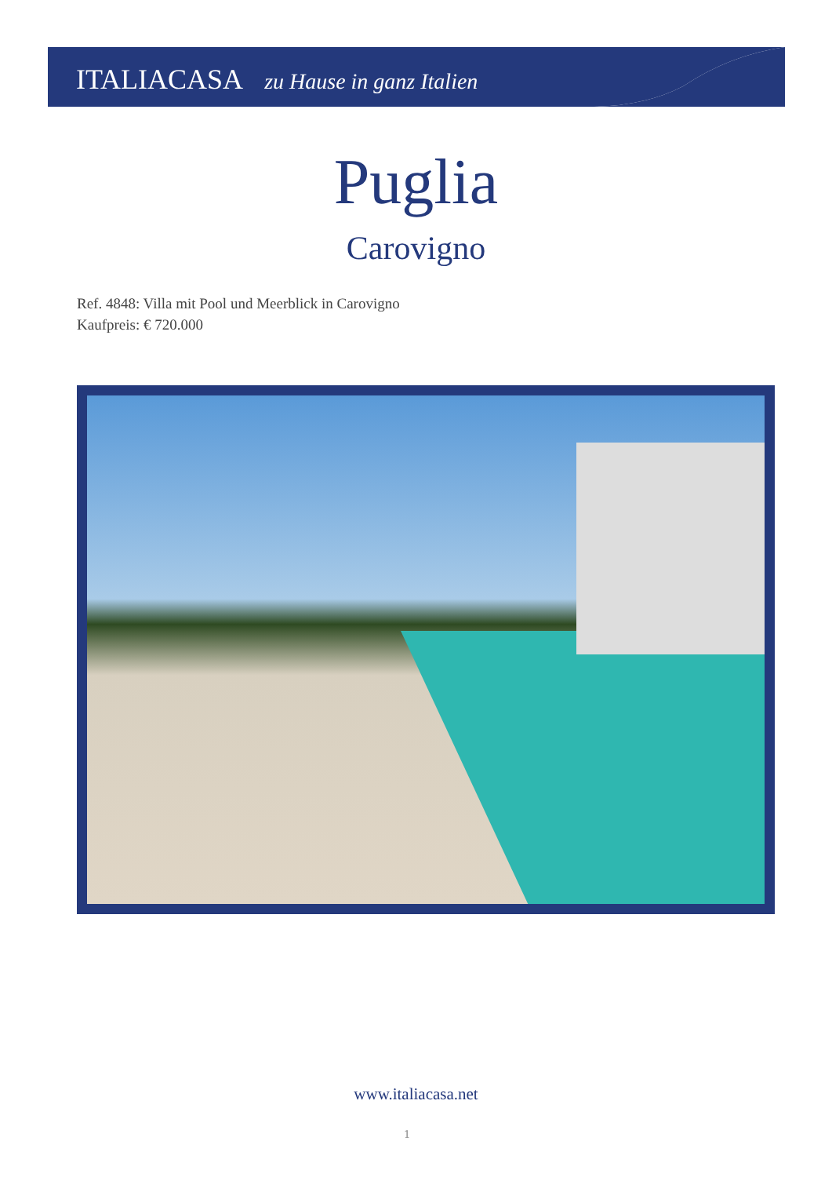ITALIACASA zu Hause in ganz Italien
Puglia
Carovigno
Ref. 4848: Villa mit Pool und Meerblick in Carovigno
Kaufpreis: € 720.000
www.italiacasa.net
1